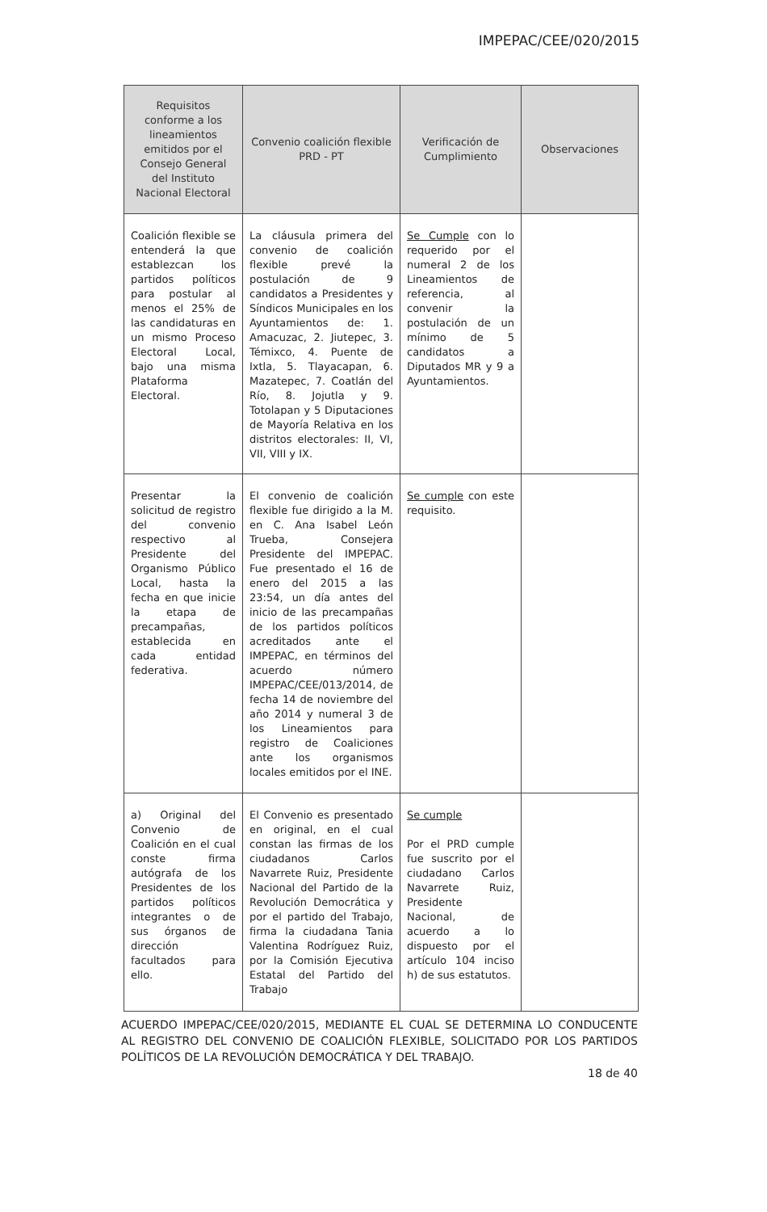IMPEPAC/CEE/020/2015
| Requisitos conforme a los lineamientos emitidos por el Consejo General del Instituto Nacional Electoral | Convenio coalición flexible PRD - PT | Verificación de Cumplimiento | Observaciones |
| --- | --- | --- | --- |
| Coalición flexible se entenderá la que establezcan los partidos políticos para postular al menos el 25% de las candidaturas en un mismo Proceso Electoral Local, bajo una misma Plataforma Electoral. | La cláusula primera del convenio de coalición flexible prevé la postulación de 9 candidatos a Presidentes y Síndicos Municipales en los Ayuntamientos de: 1. Amacuzac, 2. Jiutepec, 3. Témixco, 4. Puente de Ixtla, 5. Tlayacapan, 6. Mazatepec, 7. Coatlán del Río, 8. Jojutla y 9. Totolapan y 5 Diputaciones de Mayoría Relativa en los distritos electorales: II, VI, VII, VIII y IX. | Se Cumple con lo requerido por el numeral 2 de los Lineamientos de referencia, al convenir la postulación de un mínimo de 5 candidatos a Diputados MR y 9 a Ayuntamientos. | |
| Presentar la solicitud de registro del convenio respectivo al Presidente del Organismo Público Local, hasta la fecha en que inicie la etapa de precampañas, establecida en cada entidad federativa. | El convenio de coalición flexible fue dirigido a la M. en C. Ana Isabel León Trueba, Consejera Presidente del IMPEPAC. Fue presentado el 16 de enero del 2015 a las 23:54, un día antes del inicio de las precampañas de los partidos políticos acreditados ante el IMPEPAC, en términos del acuerdo número IMPEPAC/CEE/013/2014, de fecha 14 de noviembre del año 2014 y numeral 3 de los Lineamientos para registro de Coaliciones ante los organismos locales emitidos por el INE. | Se cumple con este requisito. | |
| a) Original del Convenio de Coalición en el cual conste firma autógrafa de los Presidentes de los partidos políticos integrantes o de sus órganos de dirección facultados para ello. | El Convenio es presentado en original, en el cual constan las firmas de los ciudadanos Carlos Navarrete Ruiz, Presidente Nacional del Partido de la Revolución Democrática y por el partido del Trabajo, firma la ciudadana Tania Valentina Rodríguez Ruiz, por la Comisión Ejecutiva Estatal del Partido del Trabajo | Se cumple Por el PRD cumple fue suscrito por el ciudadano Carlos Navarrete Ruiz, Presidente Nacional, de acuerdo a lo dispuesto por el artículo 104 inciso h) de sus estatutos. | |
ACUERDO IMPEPAC/CEE/020/2015, MEDIANTE EL CUAL SE DETERMINA LO CONDUCENTE AL REGISTRO DEL CONVENIO DE COALICIÓN FLEXIBLE, SOLICITADO POR LOS PARTIDOS POLÍTICOS DE LA REVOLUCIÓN DEMOCRÁTICA Y DEL TRABAJO.
18 de 40